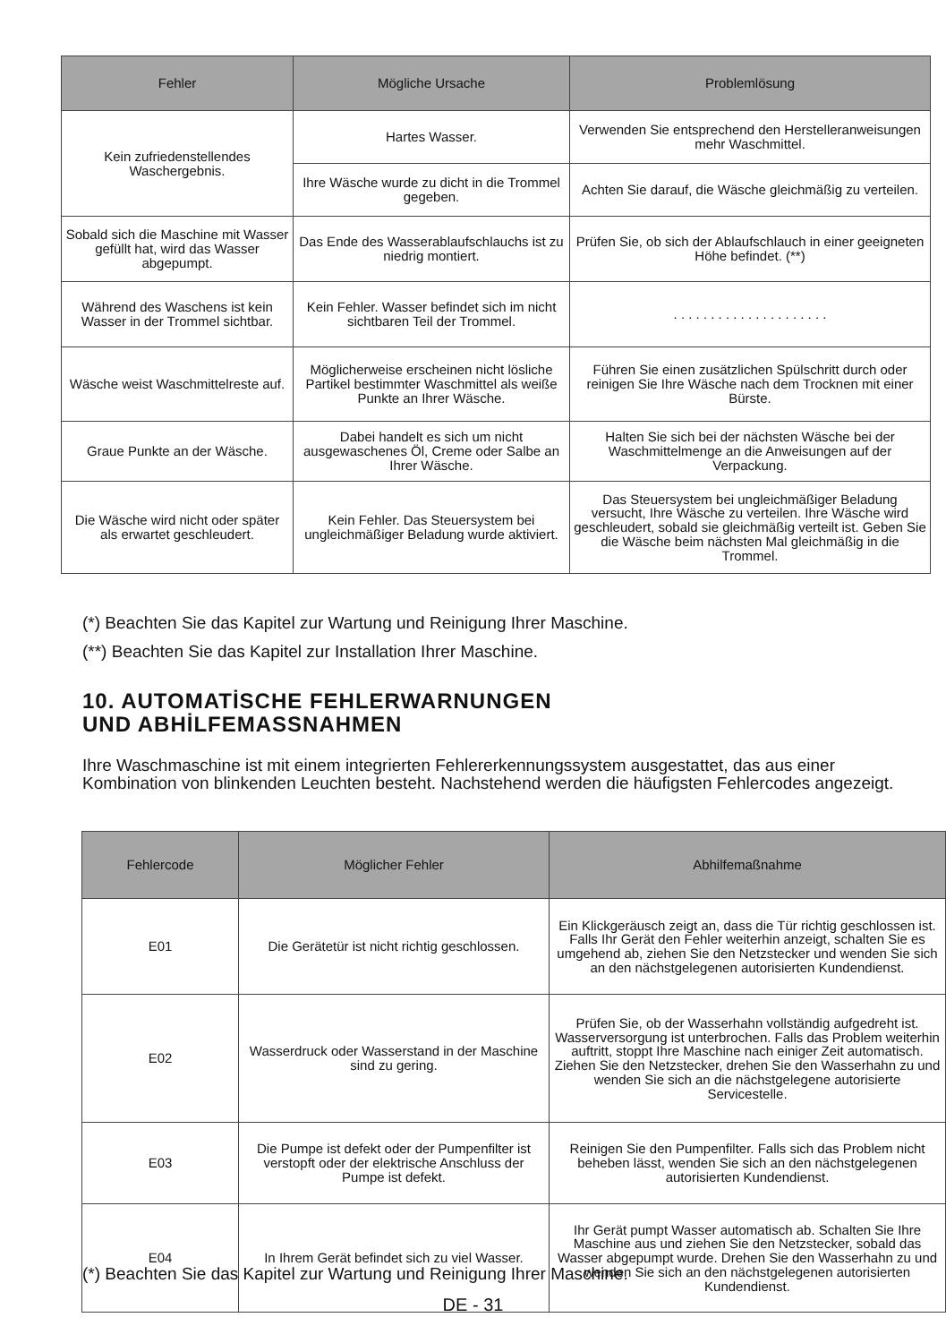| Fehler | Mögliche Ursache | Problemlösung |
| --- | --- | --- |
| Kein zufriedenstellendes Waschergebnis. | Hartes Wasser. | Verwenden Sie entsprechend den Herstelleranweisungen mehr Waschmittel. |
| | Ihre Wäsche wurde zu dicht in die Trommel gegeben. | Achten Sie darauf, die Wäsche gleichmäßig zu verteilen. |
| Sobald sich die Maschine mit Wasser gefüllt hat, wird das Wasser abgepumpt. | Das Ende des Wasserablaufschlauchs ist zu niedrig montiert. | Prüfen Sie, ob sich der Ablaufschlauch in einer geeigneten Höhe befindet. (**) |
| Während des Waschens ist kein Wasser in der Trommel sichtbar. | Kein Fehler. Wasser befindet sich im nicht sichtbaren Teil der Trommel. | . . . . . . . . . . . . . . . . . . . . . |
| Wäsche weist Waschmittelreste auf. | Möglicherweise erscheinen nicht lösliche Partikel bestimmter Waschmittel als weiße Punkte an Ihrer Wäsche. | Führen Sie einen zusätzlichen Spülschritt durch oder reinigen Sie Ihre Wäsche nach dem Trocknen mit einer Bürste. |
| Graue Punkte an der Wäsche. | Dabei handelt es sich um nicht ausgewaschenes Öl, Creme oder Salbe an Ihrer Wäsche. | Halten Sie sich bei der nächsten Wäsche bei der Waschmittelmenge an die Anweisungen auf der Verpackung. |
| Die Wäsche wird nicht oder später als erwartet geschleudert. | Kein Fehler. Das Steuersystem bei ungleichmäßiger Beladung wurde aktiviert. | Das Steuersystem bei ungleichmäßiger Beladung versucht, Ihre Wäsche zu verteilen. Ihre Wäsche wird geschleudert, sobald sie gleichmäßig verteilt ist. Geben Sie die Wäsche beim nächsten Mal gleichmäßig in die Trommel. |
(*) Beachten Sie das Kapitel zur Wartung und Reinigung Ihrer Maschine.
(**) Beachten Sie das Kapitel zur Installation Ihrer Maschine.
10. AUTOMATİSCHE FEHLERWARNUNGEN
UND ABHİLFEMASSNAHMEN
Ihre Waschmaschine ist mit einem integrierten Fehlererkennungssystem ausgestattet, das aus einer Kombination von blinkenden Leuchten besteht. Nachstehend werden die häufigsten Fehlercodes angezeigt.
| Fehlercode | Möglicher Fehler | Abhilfemaßnahme |
| --- | --- | --- |
| E01 | Die Gerätetür ist nicht richtig geschlossen. | Ein Klickgeräusch zeigt an, dass die Tür richtig geschlossen ist. Falls Ihr Gerät den Fehler weiterhin anzeigt, schalten Sie es umgehend ab, ziehen Sie den Netzstecker und wenden Sie sich an den nächstgelegenen autorisierten Kundendienst. |
| E02 | Wasserdruck oder Wasserstand in der Maschine sind zu gering. | Prüfen Sie, ob der Wasserhahn vollständig aufgedreht ist. Wasserversorgung ist unterbrochen. Falls das Problem weiterhin auftritt, stoppt Ihre Maschine nach einiger Zeit automatisch. Ziehen Sie den Netzstecker, drehen Sie den Wasserhahn zu und wenden Sie sich an die nächstgelegene autorisierte Servicestelle. |
| E03 | Die Pumpe ist defekt oder der Pumpenfilter ist verstopft oder der elektrische Anschluss der Pumpe ist defekt. | Reinigen Sie den Pumpenfilter. Falls sich das Problem nicht beheben lässt, wenden Sie sich an den nächstgelegenen autorisierten Kundendienst. |
| E04 | In Ihrem Gerät befindet sich zu viel Wasser. | Ihr Gerät pumpt Wasser automatisch ab. Schalten Sie Ihre Maschine aus und ziehen Sie den Netzstecker, sobald das Wasser abgepumpt wurde. Drehen Sie den Wasserhahn zu und wenden Sie sich an den nächstgelegenen autorisierten Kundendienst. |
(*) Beachten Sie das Kapitel zur Wartung und Reinigung Ihrer Maschine.
DE - 31